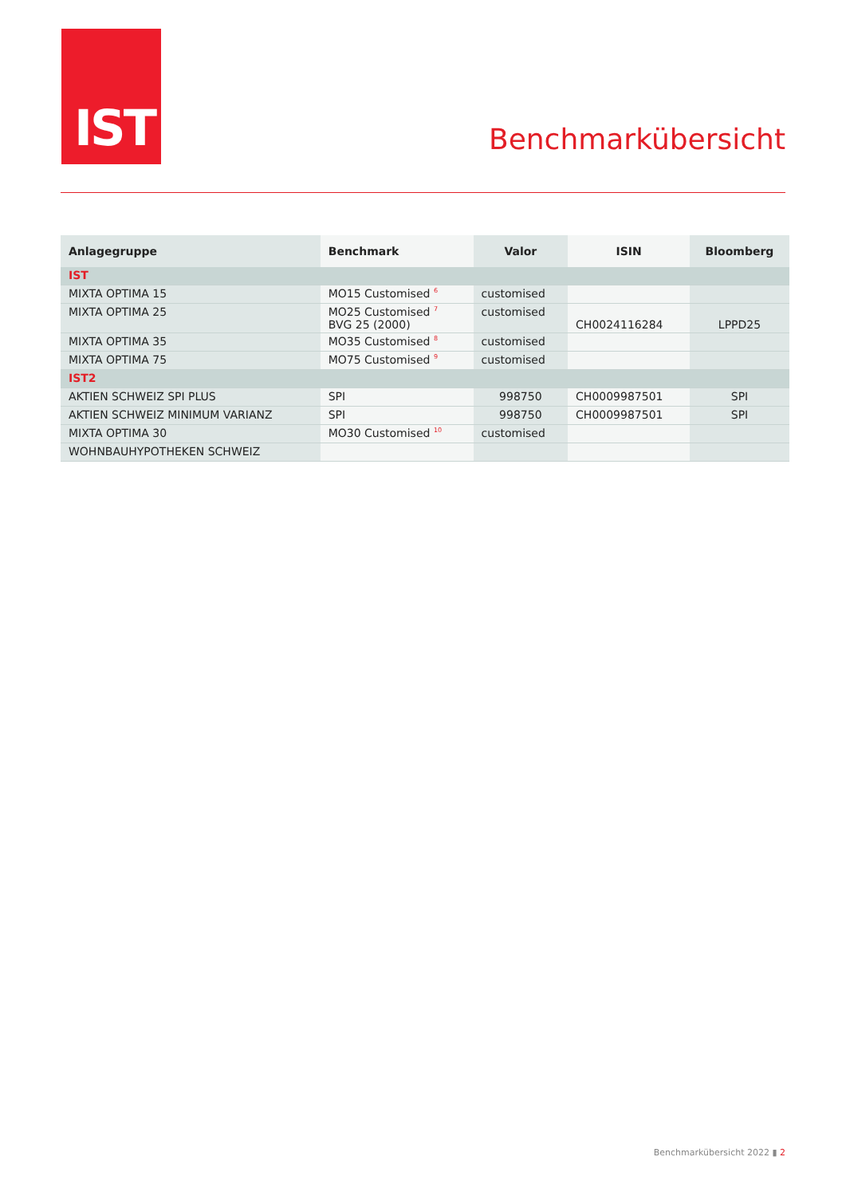IST
Benchmarkübersicht
| Anlagegruppe | Benchmark | Valor | ISIN | Bloomberg |
| --- | --- | --- | --- | --- |
| IST | | | | |
| MIXTA OPTIMA 15 | MO15 Customised <sup>6</sup> | customised | | |
| MIXTA OPTIMA 25 | MO25 Customised <sup>7</sup> BVG 25 (2000) | customised | CH0024116284 | LPPD25 |
| MIXTA OPTIMA 35 | MO35 Customised <sup>8</sup> | customised | | |
| MIXTA OPTIMA 75 | MO75 Customised <sup>9</sup> | customised | | |
| IST2 | | | | |
| AKTIEN SCHWEIZ SPI PLUS | SPI | 998750 | CH0009987501 | SPI |
| AKTIEN SCHWEIZ MINIMUM VARIANZ | SPI | 998750 | CH0009987501 | SPI |
| MIXTA OPTIMA 30 | MO30 Customised <sup>10</sup> | customised | | |
| WOHNBAUHYPOTHEKEN SCHWEIZ | | | | |
Benchmarkübersicht 2022 ▮ 2